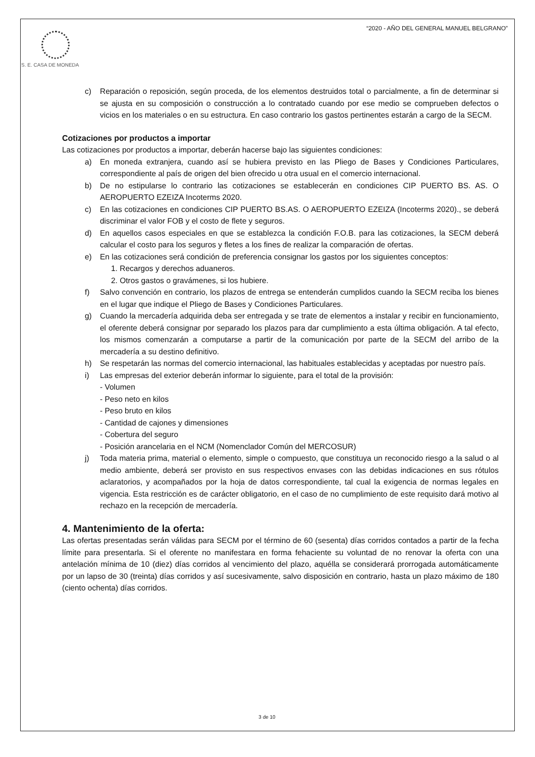S. E. CASA DE MONEDA
“2020 - AÑO DEL GENERAL MANUEL BELGRANO”
c) Reparación o reposición, según proceda, de los elementos destruidos total o parcialmente, a fin de determinar si se ajusta en su composición o construcción a lo contratado cuando por ese medio se comprueben defectos o vicios en los materiales o en su estructura. En caso contrario los gastos pertinentes estarán a cargo de la SECM.
Cotizaciones por productos a importar
Las cotizaciones por productos a importar, deberán hacerse bajo las siguientes condiciones:
a) En moneda extranjera, cuando así se hubiera previsto en las Pliego de Bases y Condiciones Particulares, correspondiente al país de origen del bien ofrecido u otra usual en el comercio internacional.
b) De no estipularse lo contrario las cotizaciones se establecerán en condiciones CIP PUERTO BS. AS. O AEROPUERTO EZEIZA Incoterms 2020.
c) En las cotizaciones en condiciones CIP PUERTO BS.AS. O AEROPUERTO EZEIZA (Incoterms 2020)., se deberá discriminar el valor FOB y el costo de flete y seguros.
d) En aquellos casos especiales en que se establezca la condición F.O.B. para las cotizaciones, la SECM deberá calcular el costo para los seguros y fletes a los fines de realizar la comparación de ofertas.
e) En las cotizaciones será condición de preferencia consignar los gastos por los siguientes conceptos:
1. Recargos y derechos aduaneros.
2. Otros gastos o gravámenes, si los hubiere.
f) Salvo convención en contrario, los plazos de entrega se entenderán cumplidos cuando la SECM reciba los bienes en el lugar que indique el Pliego de Bases y Condiciones Particulares.
g) Cuando la mercadería adquirida deba ser entregada y se trate de elementos a instalar y recibir en funcionamiento, el oferente deberá consignar por separado los plazos para dar cumplimiento a esta última obligación. A tal efecto, los mismos comenzarán a computarse a partir de la comunicación por parte de la SECM del arribo de la mercadería a su destino definitivo.
h) Se respetarán las normas del comercio internacional, las habituales establecidas y aceptadas por nuestro país.
i) Las empresas del exterior deberán informar lo siguiente, para el total de la provisión:
- Volumen
- Peso neto en kilos
- Peso bruto en kilos
- Cantidad de cajones y dimensiones
- Cobertura del seguro
- Posición arancelaria en el NCM (Nomenclador Común del MERCOSUR)
j) Toda materia prima, material o elemento, simple o compuesto, que constituya un reconocido riesgo a la salud o al medio ambiente, deberá ser provisto en sus respectivos envases con las debidas indicaciones en sus rótulos aclaratorios, y acompañados por la hoja de datos correspondiente, tal cual la exigencia de normas legales en vigencia. Esta restricción es de carácter obligatorio, en el caso de no cumplimiento de este requisito dará motivo al rechazo en la recepción de mercadería.
4. Mantenimiento de la oferta:
Las ofertas presentadas serán válidas para SECM por el término de 60 (sesenta) días corridos contados a partir de la fecha límite para presentarla. Si el oferente no manifestara en forma fehaciente su voluntad de no renovar la oferta con una antelación mínima de 10 (diez) días corridos al vencimiento del plazo, aquélla se considerará prorrogada automáticamente por un lapso de 30 (treinta) días corridos y así sucesivamente, salvo disposición en contrario, hasta un plazo máximo de 180 (ciento ochenta) días corridos.
3 de 10